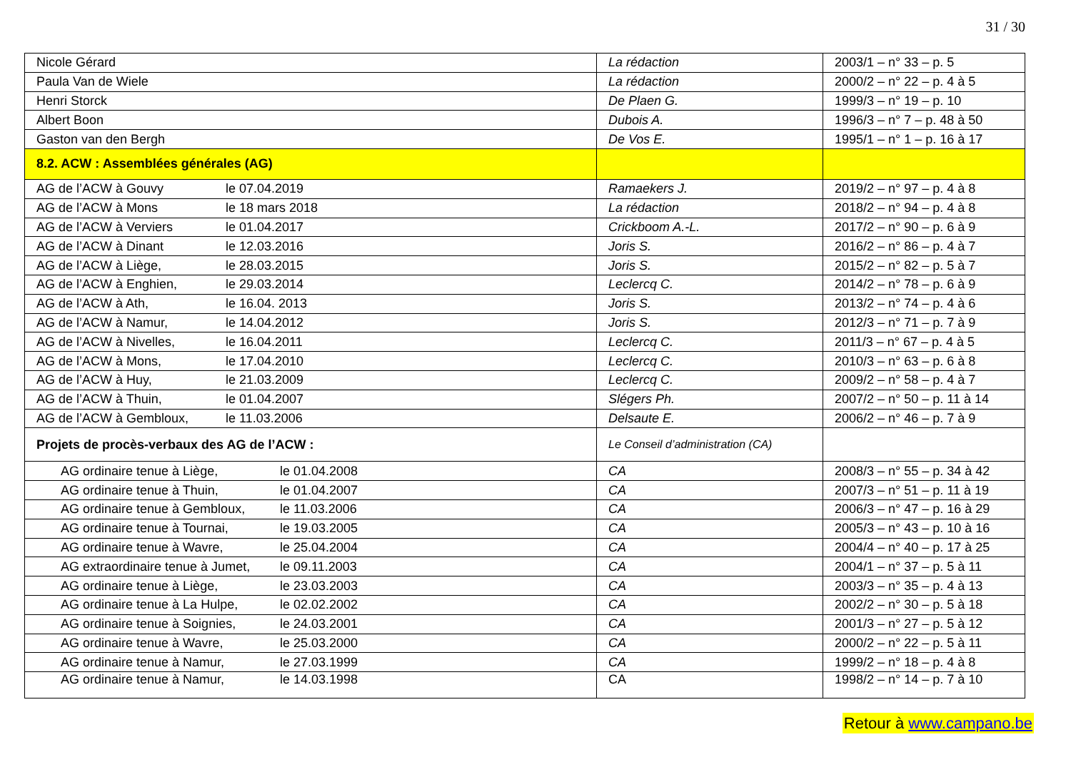31 / 30
| Nicole Gérard | La rédaction | 2003/1 – n° 33 – p. 5 |
| Paula Van de Wiele | La rédaction | 2000/2 – n° 22 – p. 4 à 5 |
| Henri Storck | De Plaen G. | 1999/3 – n° 19 – p. 10 |
| Albert Boon | Dubois A. | 1996/3 – n° 7 – p. 48 à 50 |
| Gaston van den Bergh | De Vos E. | 1995/1 – n° 1 – p. 16 à 17 |
| 8.2. ACW : Assemblées générales (AG) | | |
| AG de l’ACW à Gouvy le 07.04.2019 | Ramaekers J. | 2019/2 – n° 97 – p. 4 à 8 |
| AG de l’ACW à Mons le 18 mars 2018 | La rédaction | 2018/2 – n° 94 – p. 4 à 8 |
| AG de l’ACW à Verviers le 01.04.2017 | Crickboom A.-L. | 2017/2 – n° 90 – p. 6 à 9 |
| AG de l’ACW à Dinant le 12.03.2016 | Joris S. | 2016/2 – n° 86 – p. 4 à 7 |
| AG de l’ACW à Liège, le 28.03.2015 | Joris S. | 2015/2 – n° 82 – p. 5 à 7 |
| AG de l’ACW à Enghien, le 29.03.2014 | Leclercq C. | 2014/2 – n° 78 – p. 6 à 9 |
| AG de l’ACW à Ath, le 16.04. 2013 | Joris S. | 2013/2 – n° 74 – p. 4 à 6 |
| AG de l’ACW à Namur, le 14.04.2012 | Joris S. | 2012/3 – n° 71 – p. 7 à 9 |
| AG de l’ACW à Nivelles, le 16.04.2011 | Leclercq C. | 2011/3 – n° 67 – p. 4 à 5 |
| AG de l’ACW à Mons, le 17.04.2010 | Leclercq C. | 2010/3 – n° 63 – p. 6 à 8 |
| AG de l’ACW à Huy, le 21.03.2009 | Leclercq C. | 2009/2 – n° 58 – p. 4 à 7 |
| AG de l’ACW à Thuin, le 01.04.2007 | Slégers Ph. | 2007/2 – n° 50 – p. 11 à 14 |
| AG de l’ACW à Gembloux, le 11.03.2006 | Delsaute E. | 2006/2 – n° 46 – p. 7 à 9 |
| Projets de procès-verbaux des AG de l’ACW : | Le Conseil d’administration (CA) | |
| AG ordinaire tenue à Liège, le 01.04.2008 | CA | 2008/3 – n° 55 – p. 34 à 42 |
| AG ordinaire tenue à Thuin, le 01.04.2007 | CA | 2007/3 – n° 51 – p. 11 à 19 |
| AG ordinaire tenue à Gembloux, le 11.03.2006 | CA | 2006/3 – n° 47 – p. 16 à 29 |
| AG ordinaire tenue à Tournai, le 19.03.2005 | CA | 2005/3 – n° 43 – p. 10 à 16 |
| AG ordinaire tenue à Wavre, le 25.04.2004 | CA | 2004/4 – n° 40 – p. 17 à 25 |
| AG extraordinaire tenue à Jumet, le 09.11.2003 | CA | 2004/1 – n° 37 – p. 5 à 11 |
| AG ordinaire tenue à Liège, le 23.03.2003 | CA | 2003/3 – n° 35 – p. 4 à 13 |
| AG ordinaire tenue à La Hulpe, le 02.02.2002 | CA | 2002/2 – n° 30 – p. 5 à 18 |
| AG ordinaire tenue à Soignies, le 24.03.2001 | CA | 2001/3 – n° 27 – p. 5 à 12 |
| AG ordinaire tenue à Wavre, le 25.03.2000 | CA | 2000/2 – n° 22 – p. 5 à 11 |
| AG ordinaire tenue à Namur, le 27.03.1999 | CA | 1999/2 – n° 18 – p. 4 à 8 |
| AG ordinaire tenue à Namur, le 14.03.1998 | CA | 1998/2 – n° 14 – p. 7 à 10 |
Retour à www.campano.be